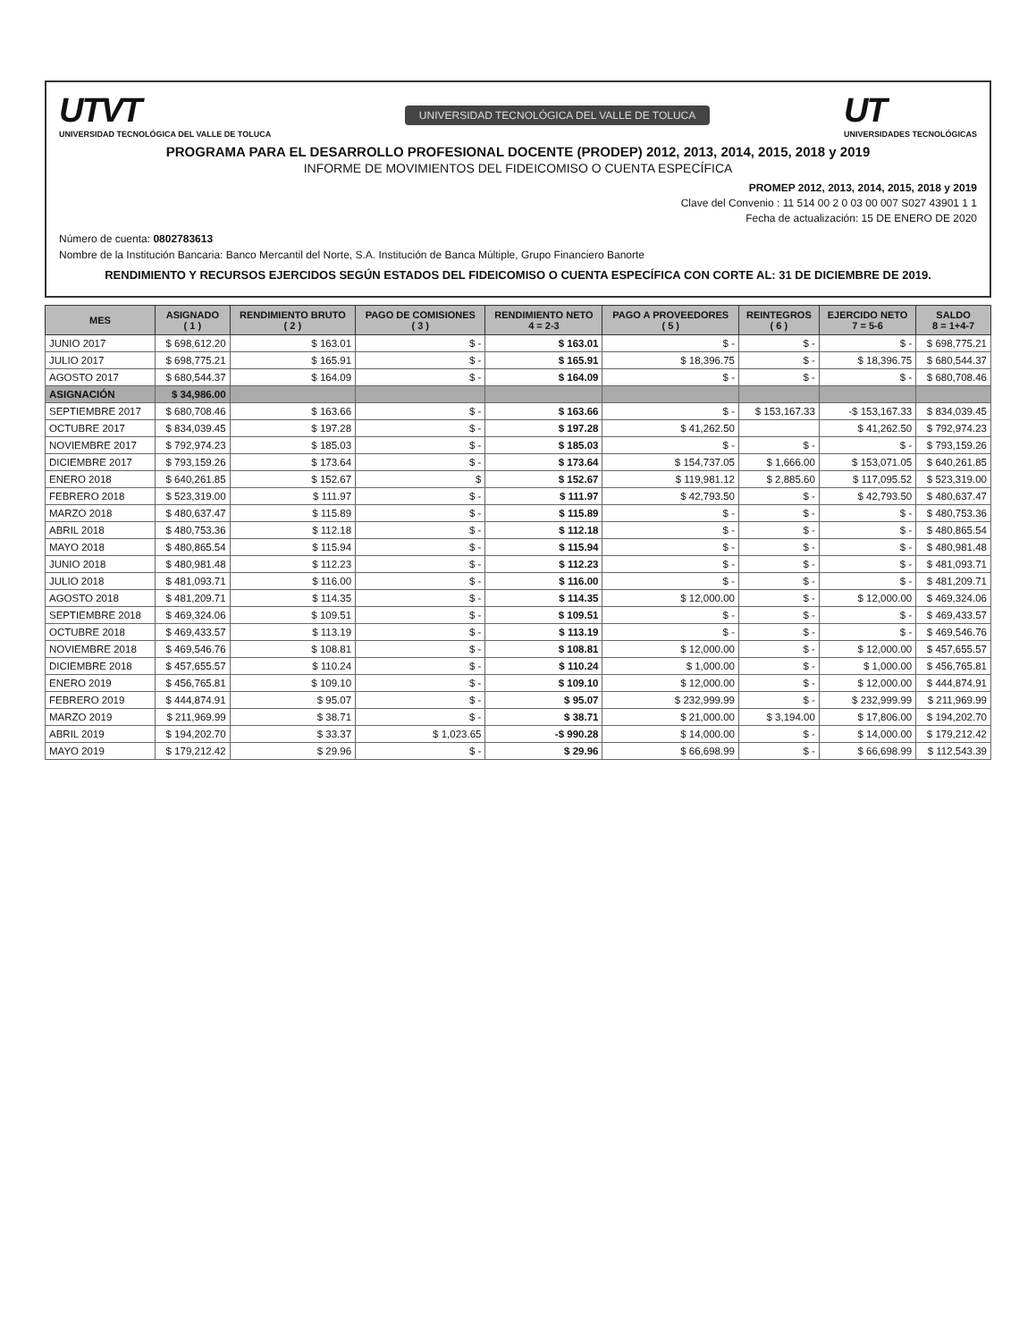UTVT
UNIVERSIDAD TECNOLÓGICA DEL VALLE DE TOLUCA
UNIVERSIDAD TECNOLÓGICA DEL VALLE DE TOLUCA
UT
UNIVERSIDADES TECNOLÓGICAS
PROGRAMA PARA EL DESARROLLO PROFESIONAL DOCENTE (PRODEP) 2012, 2013, 2014, 2015, 2018 y 2019
INFORME DE MOVIMIENTOS DEL FIDEICOMISO O CUENTA ESPECÍFICA
PROMEP 2012, 2013, 2014, 2015, 2018 y 2019
Clave del Convenio : 11 514 00 2 0 03 00 007 S027 43901 1 1
Fecha de actualización: 15 DE ENERO DE 2020
Número de cuenta: 0802783613
Nombre de la Institución Bancaria: Banco Mercantil del Norte, S.A. Institución de Banca Múltiple, Grupo Financiero Banorte
RENDIMIENTO Y RECURSOS EJERCIDOS SEGÚN ESTADOS DEL FIDEICOMISO O CUENTA ESPECÍFICA CON CORTE AL: 31 DE DICIEMBRE DE 2019.
| MES | ASIGNADO ( 1 ) | RENDIMIENTO BRUTO ( 2 ) | PAGO DE COMISIONES ( 3 ) | RENDIMIENTO NETO 4 = 2-3 | PAGO A PROVEEDORES ( 5 ) | REINTEGROS ( 6 ) | EJERCIDO NETO 7 = 5-6 | SALDO 8 = 1+4-7 |
| --- | --- | --- | --- | --- | --- | --- | --- | --- |
| JUNIO 2017 | $ 698,612.20 | $ 163.01 | $ - | $ 163.01 | $ - | $ - | $ - | $ 698,775.21 |
| JULIO 2017 | $ 698,775.21 | $ 165.91 | $ - | $ 165.91 | $ 18,396.75 | $ - | $ 18,396.75 | $ 680,544.37 |
| AGOSTO 2017 | $ 680,544.37 | $ 164.09 | $ - | $ 164.09 | $ - | $ - | $ - | $ 680,708.46 |
| ASIGNACIÓN | $ 34,986.00 | | | | | | | |
| SEPTIEMBRE 2017 | $ 680,708.46 | $ 163.66 | $ - | $ 163.66 | $ - | $ 153,167.33 | -$ 153,167.33 | $ 834,039.45 |
| OCTUBRE 2017 | $ 834,039.45 | $ 197.28 | $ - | $ 197.28 | $ 41,262.50 | | $ 41,262.50 | $ 792,974.23 |
| NOVIEMBRE 2017 | $ 792,974.23 | $ 185.03 | $ - | $ 185.03 | $ - | $ - | $ - | $ 793,159.26 |
| DICIEMBRE 2017 | $ 793,159.26 | $ 173.64 | $ - | $ 173.64 | $ 154,737.05 | $ 1,666.00 | $ 153,071.05 | $ 640,261.85 |
| ENERO 2018 | $ 640,261.85 | $ 152.67 | $ | $ 152.67 | $ 119,981.12 | $ 2,885.60 | $ 117,095.52 | $ 523,319.00 |
| FEBRERO 2018 | $ 523,319.00 | $ 111.97 | $ - | $ 111.97 | $ 42,793.50 | $ - | $ 42,793.50 | $ 480,637.47 |
| MARZO 2018 | $ 480,637.47 | $ 115.89 | $ - | $ 115.89 | $ - | $ - | $ - | $ 480,753.36 |
| ABRIL 2018 | $ 480,753.36 | $ 112.18 | $ - | $ 112.18 | $ - | $ - | $ - | $ 480,865.54 |
| MAYO 2018 | $ 480,865.54 | $ 115.94 | $ - | $ 115.94 | $ - | $ - | $ - | $ 480,981.48 |
| JUNIO 2018 | $ 480,981.48 | $ 112.23 | $ - | $ 112.23 | $ - | $ - | $ - | $ 481,093.71 |
| JULIO 2018 | $ 481,093.71 | $ 116.00 | $ - | $ 116.00 | $ - | $ - | $ - | $ 481,209.71 |
| AGOSTO 2018 | $ 481,209.71 | $ 114.35 | $ - | $ 114.35 | $ 12,000.00 | $ - | $ 12,000.00 | $ 469,324.06 |
| SEPTIEMBRE 2018 | $ 469,324.06 | $ 109.51 | $ - | $ 109.51 | $ - | $ - | $ - | $ 469,433.57 |
| OCTUBRE 2018 | $ 469,433.57 | $ 113.19 | $ - | $ 113.19 | $ - | $ - | $ - | $ 469,546.76 |
| NOVIEMBRE 2018 | $ 469,546.76 | $ 108.81 | $ - | $ 108.81 | $ 12,000.00 | $ - | $ 12,000.00 | $ 457,655.57 |
| DICIEMBRE 2018 | $ 457,655.57 | $ 110.24 | $ - | $ 110.24 | $ 1,000.00 | $ - | $ 1,000.00 | $ 456,765.81 |
| ENERO 2019 | $ 456,765.81 | $ 109.10 | $ - | $ 109.10 | $ 12,000.00 | $ - | $ 12,000.00 | $ 444,874.91 |
| FEBRERO 2019 | $ 444,874.91 | $ 95.07 | $ - | $ 95.07 | $ 232,999.99 | $ - | $ 232,999.99 | $ 211,969.99 |
| MARZO 2019 | $ 211,969.99 | $ 38.71 | $ - | $ 38.71 | $ 21,000.00 | $ 3,194.00 | $ 17,806.00 | $ 194,202.70 |
| ABRIL 2019 | $ 194,202.70 | $ 33.37 | $ 1,023.65 | -$ 990.28 | $ 14,000.00 | $ - | $ 14,000.00 | $ 179,212.42 |
| MAYO 2019 | $ 179,212.42 | $ 29.96 | $ - | $ 29.96 | $ 66,698.99 | $ - | $ 66,698.99 | $ 112,543.39 |